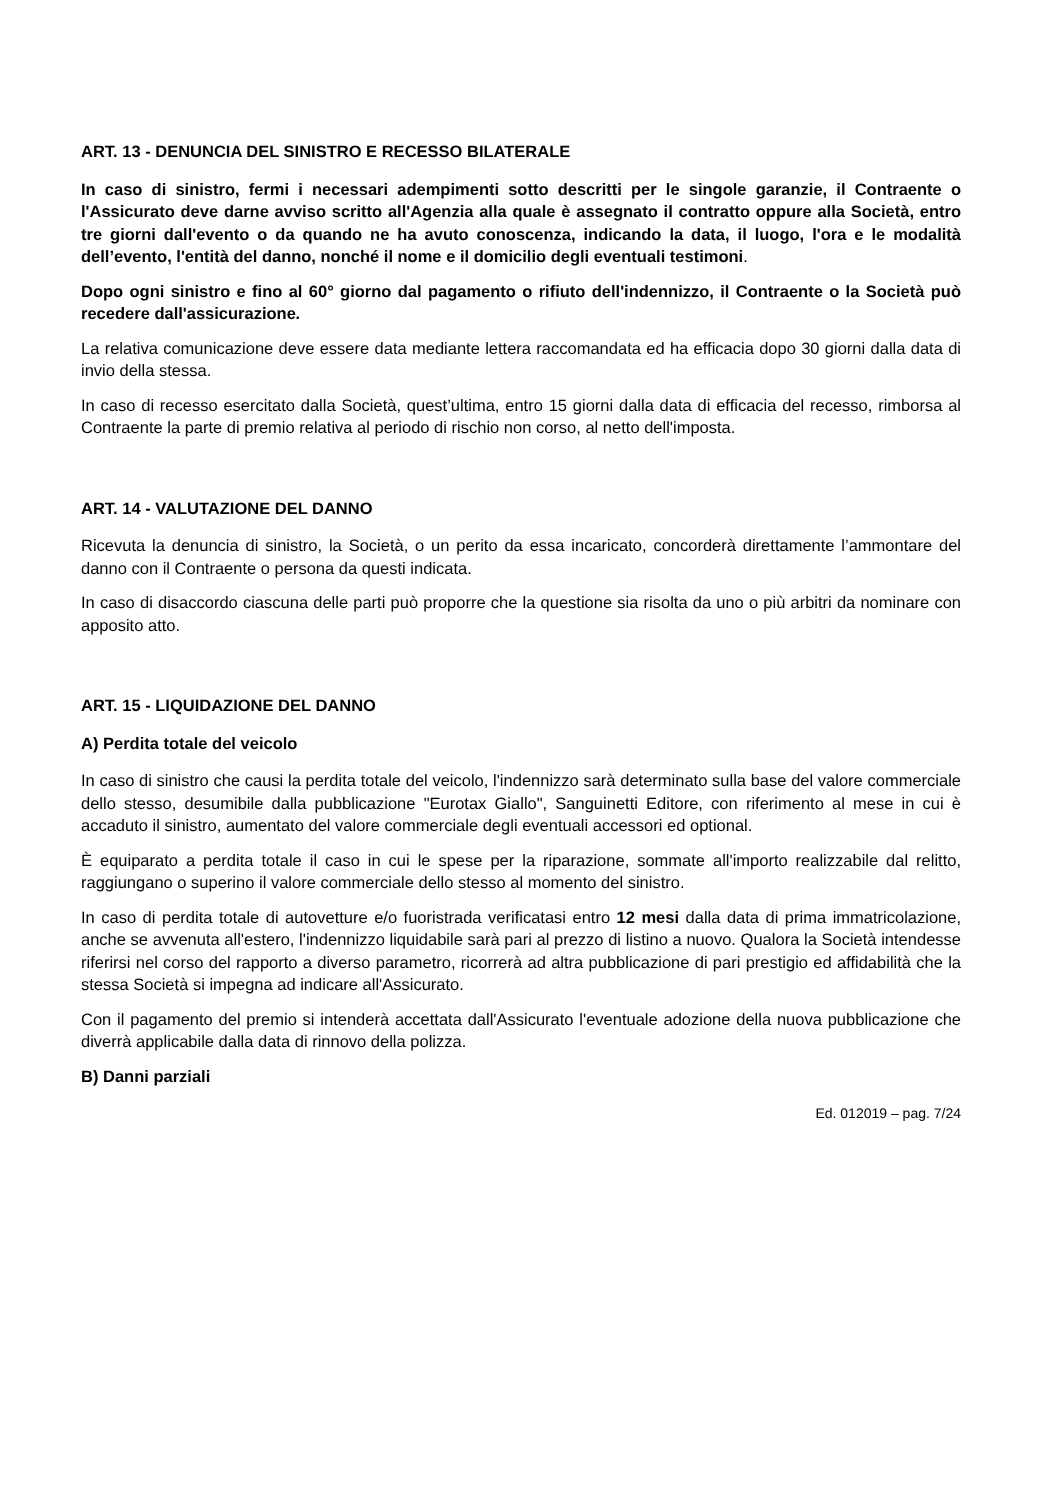ART. 13 - DENUNCIA DEL SINISTRO E RECESSO BILATERALE
In caso di sinistro, fermi i necessari adempimenti sotto descritti per le singole garanzie, il Contraente o l'Assicurato deve darne avviso scritto all'Agenzia alla quale è assegnato il contratto oppure alla Società, entro tre giorni dall'evento o da quando ne ha avuto conoscenza, indicando la data, il luogo, l'ora e le modalità dell’evento, l'entità del danno, nonché il nome e il domicilio degli eventuali testimoni.
Dopo ogni sinistro e fino al 60° giorno dal pagamento o rifiuto dell'indennizzo, il Contraente o la Società può recedere dall'assicurazione.
La relativa comunicazione deve essere data mediante lettera raccomandata ed ha efficacia dopo 30 giorni dalla data di invio della stessa.
In caso di recesso esercitato dalla Società, quest’ultima, entro 15 giorni dalla data di efficacia del recesso, rimborsa al Contraente la parte di premio relativa al periodo di rischio non corso, al netto dell'imposta.
ART. 14 - VALUTAZIONE DEL DANNO
Ricevuta la denuncia di sinistro, la Società, o un perito da essa incaricato, concorderà direttamente l’ammontare del danno con il Contraente o persona da questi indicata.
In caso di disaccordo ciascuna delle parti può proporre che la questione sia risolta da uno o più arbitri da nominare con apposito atto.
ART. 15 - LIQUIDAZIONE DEL DANNO
A) Perdita totale del veicolo
In caso di sinistro che causi la perdita totale del veicolo, l'indennizzo sarà determinato sulla base del valore commerciale dello stesso, desumibile dalla pubblicazione "Eurotax Giallo", Sanguinetti Editore, con riferimento al mese in cui è accaduto il sinistro, aumentato del valore commerciale degli eventuali accessori ed optional.
È equiparato a perdita totale il caso in cui le spese per la riparazione, sommate all'importo realizzabile dal relitto, raggiungano o superino il valore commerciale dello stesso al momento del sinistro.
In caso di perdita totale di autovetture e/o fuoristrada verificatasi entro 12 mesi dalla data di prima immatricolazione, anche se avvenuta all'estero, l'indennizzo liquidabile sarà pari al prezzo di listino a nuovo. Qualora la Società intendesse riferirsi nel corso del rapporto a diverso parametro, ricorrerà ad altra pubblicazione di pari prestigio ed affidabilità che la stessa Società si impegna ad indicare all'Assicurato.
Con il pagamento del premio si intenderà accettata dall'Assicurato l'eventuale adozione della nuova pubblicazione che diverrà applicabile dalla data di rinnovo della polizza.
B) Danni parziali
Ed. 012019 – pag. 7/24